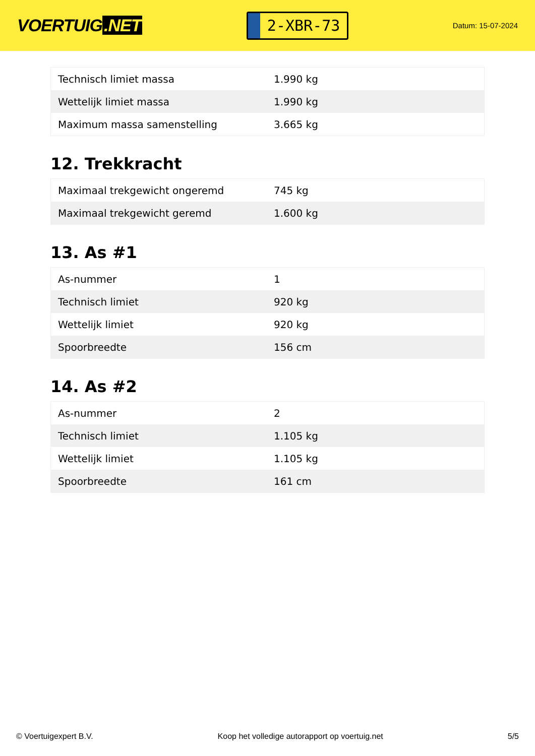VOERTUIG.NET
2-XBR-73
Datum: 15-07-2024
| Technisch limiet massa | 1.990 kg |
| Wettelijk limiet massa | 1.990 kg |
| Maximum massa samenstelling | 3.665 kg |
12. Trekkracht
| Maximaal trekgewicht ongeremd | 745 kg |
| Maximaal trekgewicht geremd | 1.600 kg |
13. As #1
| As-nummer | 1 |
| Technisch limiet | 920 kg |
| Wettelijk limiet | 920 kg |
| Spoorbreedte | 156 cm |
14. As #2
| As-nummer | 2 |
| Technisch limiet | 1.105 kg |
| Wettelijk limiet | 1.105 kg |
| Spoorbreedte | 161 cm |
© Voertuigexpert B.V. Koop het volledige autorapport op voertuig.net 5/5